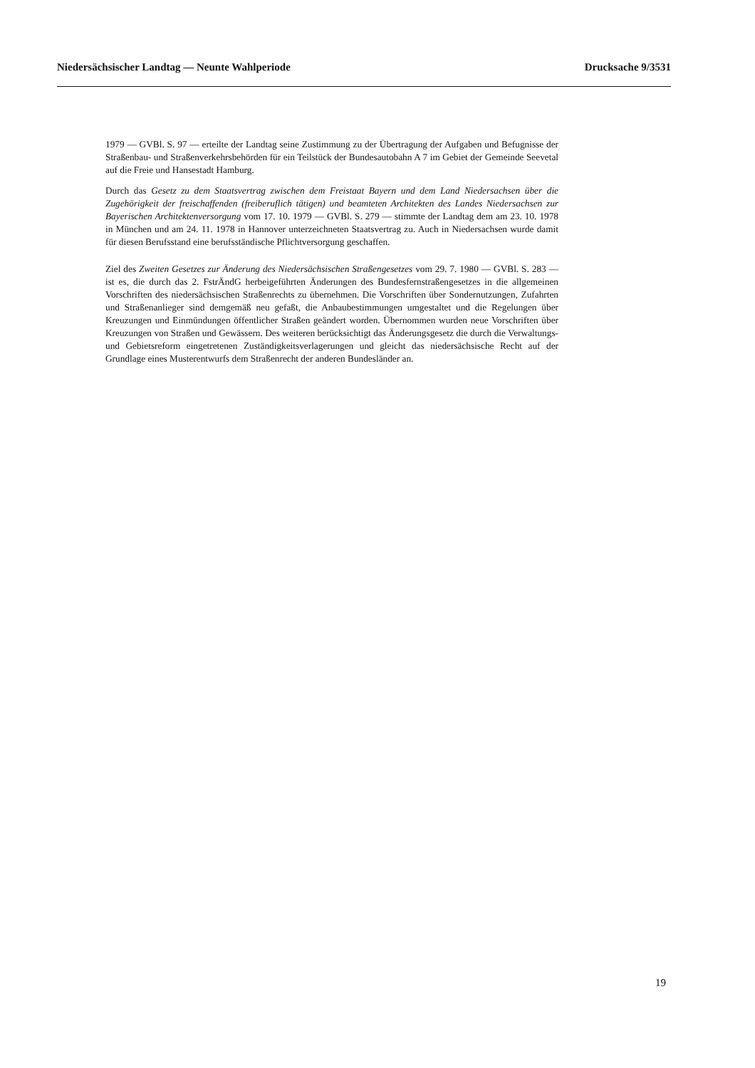Niedersächsischer Landtag — Neunte Wahlperiode Drucksache 9/3531
1979 — GVBl. S. 97 — erteilte der Landtag seine Zustimmung zu der Übertragung der Aufgaben und Befugnisse der Straßenbau- und Straßenverkehrsbehörden für ein Teilstück der Bundesautobahn A 7 im Gebiet der Gemeinde Seevetal auf die Freie und Hansestadt Hamburg.
Durch das Gesetz zu dem Staatsvertrag zwischen dem Freistaat Bayern und dem Land Niedersachsen über die Zugehörigkeit der freischaffenden (freiberuflich tätigen) und beamteten Architekten des Landes Niedersachsen zur Bayerischen Architektenversorgung vom 17. 10. 1979 — GVBl. S. 279 — stimmte der Landtag dem am 23. 10. 1978 in München und am 24. 11. 1978 in Hannover unterzeichneten Staatsvertrag zu. Auch in Niedersachsen wurde damit für diesen Berufsstand eine berufsständische Pflichtversorgung geschaffen.
Ziel des Zweiten Gesetzes zur Änderung des Niedersächsischen Straßengesetzes vom 29. 7. 1980 — GVBl. S. 283 — ist es, die durch das 2. FstrÄndG herbeigeführten Änderungen des Bundesfernstraßengesetzes in die allgemeinen Vorschriften des niedersächsischen Straßenrechts zu übernehmen. Die Vorschriften über Sondernutzungen, Zufahrten und Straßenanlieger sind demgemäß neu gefaßt, die Anbaubestimmungen umgestaltet und die Regelungen über Kreuzungen und Einmündungen öffentlicher Straßen geändert worden. Übernommen wurden neue Vorschriften über Kreuzungen von Straßen und Gewässern. Des weiteren berücksichtigt das Änderungsgesetz die durch die Verwaltungs- und Gebietsreform eingetretenen Zuständigkeitsverlagerungen und gleicht das niedersächsische Recht auf der Grundlage eines Musterentwurfs dem Straßenrecht der anderen Bundesländer an.
19